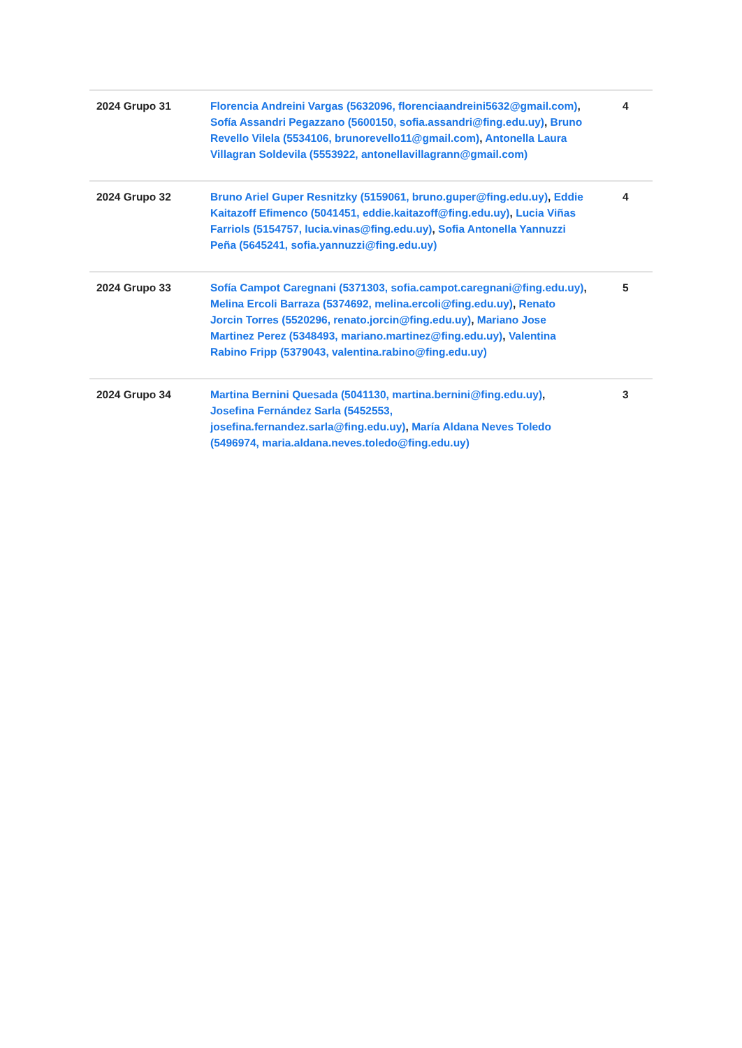| 2024 Grupo 31 | Florencia Andreini Vargas (5632096, florenciaandreini5632@gmail.com) , Sofía Assandri Pegazzano (5600150, sofia.assandri@fing.edu.uy) , Bruno Revello Vilela (5534106, brunorevello11@gmail.com) , Antonella Laura Villagran Soldevila (5553922, antonellavillagrann@gmail.com) | 4 |
| 2024 Grupo 32 | Bruno Ariel Guper Resnitzky (5159061, bruno.guper@fing.edu.uy) , Eddie Kaitazoff Efimenco (5041451, eddie.kaitazoff@fing.edu.uy) , Lucia Viñas Farriols (5154757, lucia.vinas@fing.edu.uy) , Sofia Antonella Yannuzzi Peña (5645241, sofia.yannuzzi@fing.edu.uy) | 4 |
| 2024 Grupo 33 | Sofía Campot Caregnani (5371303, sofia.campot.caregnani@fing.edu.uy) , Melina Ercoli Barraza (5374692, melina.ercoli@fing.edu.uy) , Renato Jorcin Torres (5520296, renato.jorcin@fing.edu.uy) , Mariano Jose Martinez Perez (5348493, mariano.martinez@fing.edu.uy) , Valentina Rabino Fripp (5379043, valentina.rabino@fing.edu.uy) | 5 |
| 2024 Grupo 34 | Martina Bernini Quesada (5041130, martina.bernini@fing.edu.uy) , Josefina Fernández Sarla (5452553, josefina.fernandez.sarla@fing.edu.uy) , María Aldana Neves Toledo (5496974, maria.aldana.neves.toledo@fing.edu.uy) | 3 |